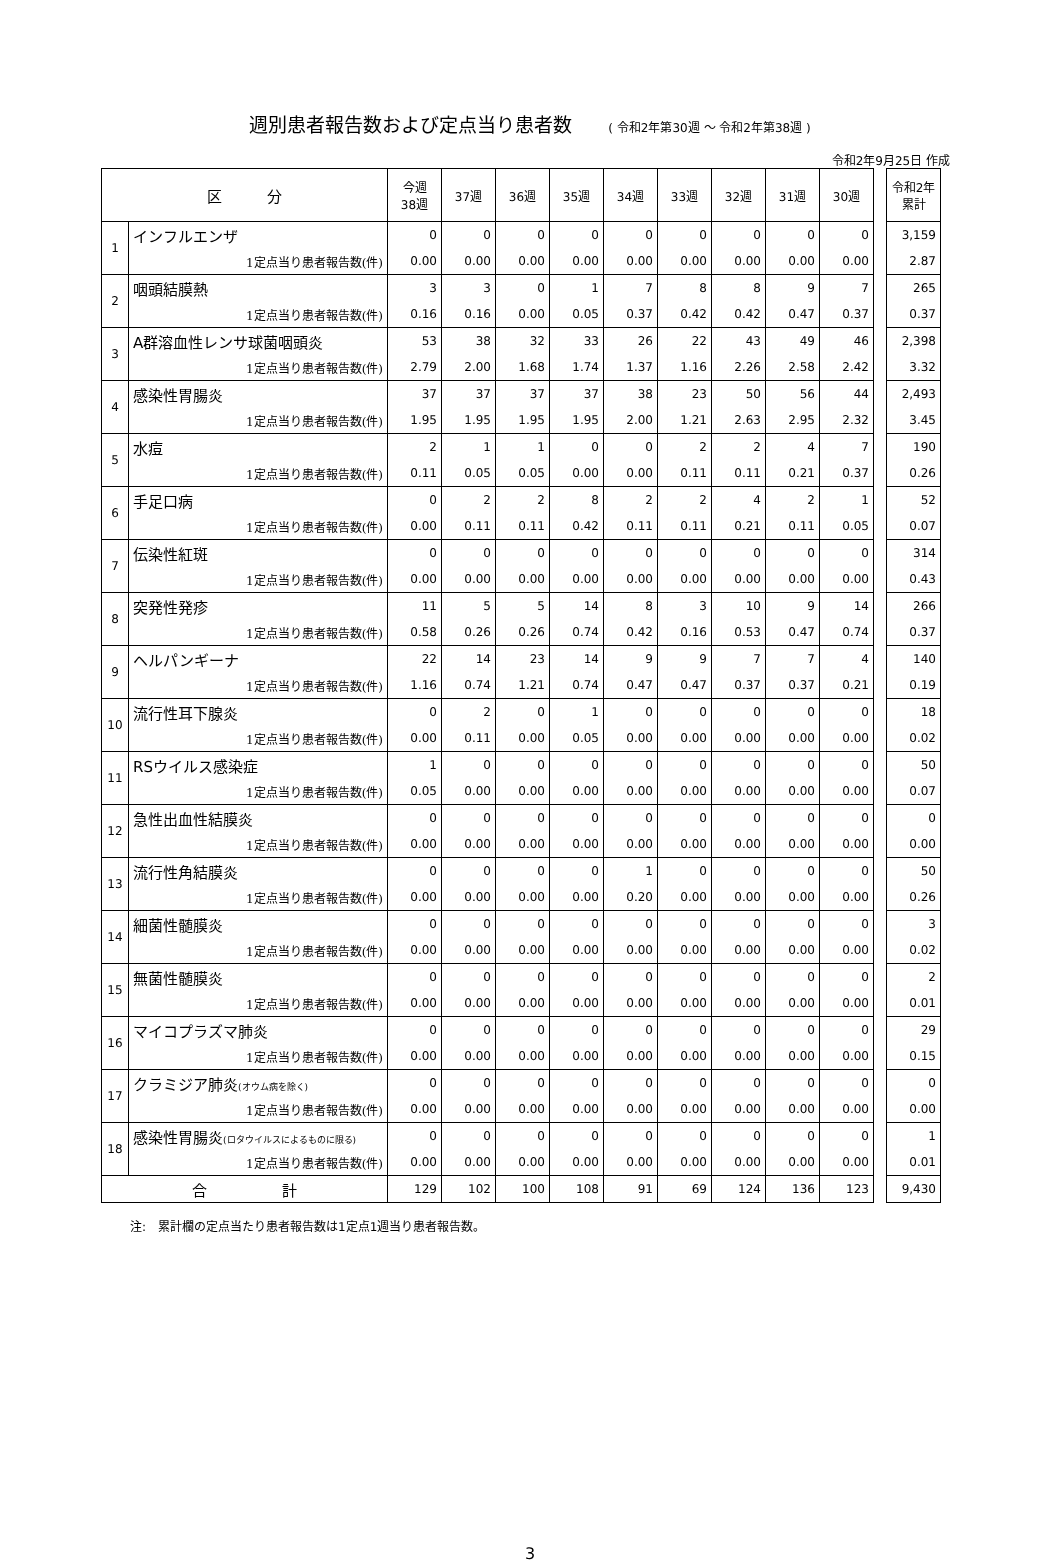週別患者報告数および定点当り患者数 ( 令和2年第30週 ～ 令和2年第38週 )
令和2年9月25日 作成
| 区 分 | | 今週 38週 | 37週 | 36週 | 35週 | 34週 | 33週 | 32週 | 31週 | 30週 | | 令和2年 累計 |
| 1 | インフルエンザ | 0 | 0 | 0 | 0 | 0 | 0 | 0 | 0 | 0 | | 3,159 |
| | 1定点当り患者報告数(件) | 0.00 | 0.00 | 0.00 | 0.00 | 0.00 | 0.00 | 0.00 | 0.00 | 0.00 | | 2.87 |
| 2 | 咽頭結膜熱 | 3 | 3 | 0 | 1 | 7 | 8 | 8 | 9 | 7 | | 265 |
| | 1定点当り患者報告数(件) | 0.16 | 0.16 | 0.00 | 0.05 | 0.37 | 0.42 | 0.42 | 0.47 | 0.37 | | 0.37 |
| 3 | A群溶血性レンサ球菌咽頭炎 | 53 | 38 | 32 | 33 | 26 | 22 | 43 | 49 | 46 | | 2,398 |
| | 1定点当り患者報告数(件) | 2.79 | 2.00 | 1.68 | 1.74 | 1.37 | 1.16 | 2.26 | 2.58 | 2.42 | | 3.32 |
| 4 | 感染性胃腸炎 | 37 | 37 | 37 | 37 | 38 | 23 | 50 | 56 | 44 | | 2,493 |
| | 1定点当り患者報告数(件) | 1.95 | 1.95 | 1.95 | 1.95 | 2.00 | 1.21 | 2.63 | 2.95 | 2.32 | | 3.45 |
| 5 | 水痘 | 2 | 1 | 1 | 0 | 0 | 2 | 2 | 4 | 7 | | 190 |
| | 1定点当り患者報告数(件) | 0.11 | 0.05 | 0.05 | 0.00 | 0.00 | 0.11 | 0.11 | 0.21 | 0.37 | | 0.26 |
| 6 | 手足口病 | 0 | 2 | 2 | 8 | 2 | 2 | 4 | 2 | 1 | | 52 |
| | 1定点当り患者報告数(件) | 0.00 | 0.11 | 0.11 | 0.42 | 0.11 | 0.11 | 0.21 | 0.11 | 0.05 | | 0.07 |
| 7 | 伝染性紅斑 | 0 | 0 | 0 | 0 | 0 | 0 | 0 | 0 | 0 | | 314 |
| | 1定点当り患者報告数(件) | 0.00 | 0.00 | 0.00 | 0.00 | 0.00 | 0.00 | 0.00 | 0.00 | 0.00 | | 0.43 |
| 8 | 突発性発疹 | 11 | 5 | 5 | 14 | 8 | 3 | 10 | 9 | 14 | | 266 |
| | 1定点当り患者報告数(件) | 0.58 | 0.26 | 0.26 | 0.74 | 0.42 | 0.16 | 0.53 | 0.47 | 0.74 | | 0.37 |
| 9 | ヘルパンギーナ | 22 | 14 | 23 | 14 | 9 | 9 | 7 | 7 | 4 | | 140 |
| | 1定点当り患者報告数(件) | 1.16 | 0.74 | 1.21 | 0.74 | 0.47 | 0.47 | 0.37 | 0.37 | 0.21 | | 0.19 |
| 10 | 流行性耳下腺炎 | 0 | 2 | 0 | 1 | 0 | 0 | 0 | 0 | 0 | | 18 |
| | 1定点当り患者報告数(件) | 0.00 | 0.11 | 0.00 | 0.05 | 0.00 | 0.00 | 0.00 | 0.00 | 0.00 | | 0.02 |
| 11 | RSウイルス感染症 | 1 | 0 | 0 | 0 | 0 | 0 | 0 | 0 | 0 | | 50 |
| | 1定点当り患者報告数(件) | 0.05 | 0.00 | 0.00 | 0.00 | 0.00 | 0.00 | 0.00 | 0.00 | 0.00 | | 0.07 |
| 12 | 急性出血性結膜炎 | 0 | 0 | 0 | 0 | 0 | 0 | 0 | 0 | 0 | | 0 |
| | 1定点当り患者報告数(件) | 0.00 | 0.00 | 0.00 | 0.00 | 0.00 | 0.00 | 0.00 | 0.00 | 0.00 | | 0.00 |
| 13 | 流行性角結膜炎 | 0 | 0 | 0 | 0 | 1 | 0 | 0 | 0 | 0 | | 50 |
| | 1定点当り患者報告数(件) | 0.00 | 0.00 | 0.00 | 0.00 | 0.20 | 0.00 | 0.00 | 0.00 | 0.00 | | 0.26 |
| 14 | 細菌性髄膜炎 | 0 | 0 | 0 | 0 | 0 | 0 | 0 | 0 | 0 | | 3 |
| | 1定点当り患者報告数(件) | 0.00 | 0.00 | 0.00 | 0.00 | 0.00 | 0.00 | 0.00 | 0.00 | 0.00 | | 0.02 |
| 15 | 無菌性髄膜炎 | 0 | 0 | 0 | 0 | 0 | 0 | 0 | 0 | 0 | | 2 |
| | 1定点当り患者報告数(件) | 0.00 | 0.00 | 0.00 | 0.00 | 0.00 | 0.00 | 0.00 | 0.00 | 0.00 | | 0.01 |
| 16 | マイコプラズマ肺炎 | 0 | 0 | 0 | 0 | 0 | 0 | 0 | 0 | 0 | | 29 |
| | 1定点当り患者報告数(件) | 0.00 | 0.00 | 0.00 | 0.00 | 0.00 | 0.00 | 0.00 | 0.00 | 0.00 | | 0.15 |
| 17 | クラミジア肺炎 (オウム病を除く) | 0 | 0 | 0 | 0 | 0 | 0 | 0 | 0 | 0 | | 0 |
| | 1定点当り患者報告数(件) | 0.00 | 0.00 | 0.00 | 0.00 | 0.00 | 0.00 | 0.00 | 0.00 | 0.00 | | 0.00 |
| 18 | 感染性胃腸炎 (ロタウイルスによるものに限る) | 0 | 0 | 0 | 0 | 0 | 0 | 0 | 0 | 0 | | 1 |
| | 1定点当り患者報告数(件) | 0.00 | 0.00 | 0.00 | 0.00 | 0.00 | 0.00 | 0.00 | 0.00 | 0.00 | | 0.01 |
| 合 計 | | 129 | 102 | 100 | 108 | 91 | 69 | 124 | 136 | 123 | | 9,430 |
注:　累計欄の定点当たり患者報告数は1定点1週当り患者報告数。
3